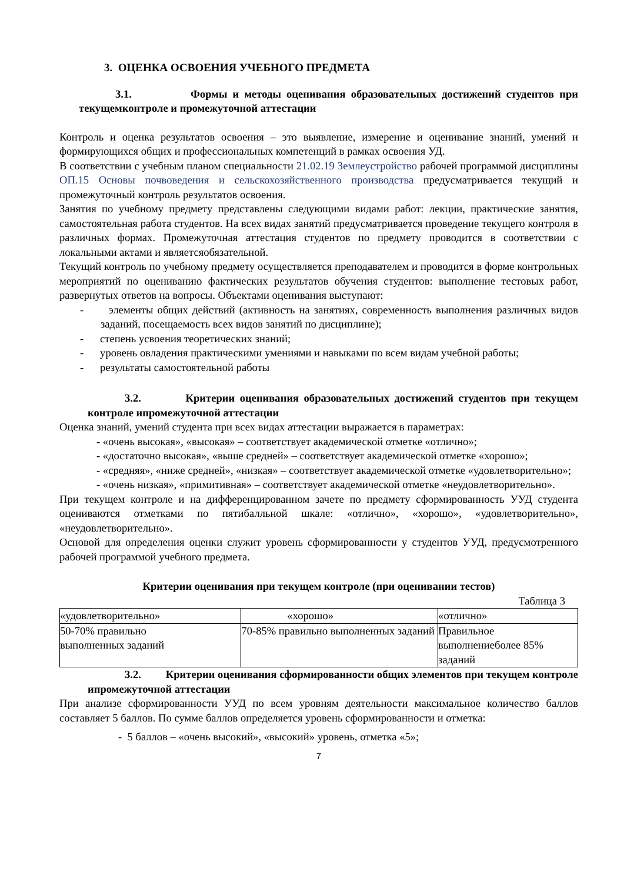3. ОЦЕНКА ОСВОЕНИЯ УЧЕБНОГО ПРЕДМЕТА
3.1. Формы и методы оценивания образовательных достижений студентов при текущемконтроле и промежуточной аттестации
Контроль и оценка результатов освоения – это выявление, измерение и оценивание знаний, умений и формирующихся общих и профессиональных компетенций в рамках освоения УД.
В соответствии с учебным планом специальности 21.02.19 Землеустройство рабочей программой дисциплины ОП.15 Основы почвоведения и сельскохозяйственного производства предусматривается текущий и промежуточный контроль результатов освоения.
Занятия по учебному предмету представлены следующими видами работ: лекции, практические занятия, самостоятельная работа студентов. На всех видах занятий предусматривается проведение текущего контроля в различных формах. Промежуточная аттестация студентов по предмету проводится в соответствии с локальными актами и являетсяобязательной.
Текущий контроль по учебному предмету осуществляется преподавателем и проводится в форме контрольных мероприятий по оцениванию фактических результатов обучения студентов: выполнение тестовых работ, развернутых ответов на вопросы. Объектами оценивания выступают:
- элементы общих действий (активность на занятиях, современность выполнения различных видов заданий, посещаемость всех видов занятий по дисциплине);
- степень усвоения теоретических знаний;
- уровень овладения практическими умениями и навыками по всем видам учебной работы;
- результаты самостоятельной работы
3.2. Критерии оценивания образовательных достижений студентов при текущем контроле ипромежуточной аттестации
Оценка знаний, умений студента при всех видах аттестации выражается в параметрах:
- «очень высокая», «высокая» – соответствует академической отметке «отлично»;
- «достаточно высокая», «выше средней» – соответствует академической отметке «хорошо»;
- «средняя», «ниже средней», «низкая» – соответствует академической отметке «удовлетворительно»;
- «очень низкая», «примитивная» – соответствует академической отметке «неудовлетворительно».
При текущем контроле и на дифференцированном зачете по предмету сформированность УУД студента оцениваются отметками по пятибалльной шкале: «отлично», «хорошо», «удовлетворительно», «неудовлетворительно».
Основой для определения оценки служит уровень сформированности у студентов УУД, предусмотренного рабочей программой учебного предмета.
Критерии оценивания при текущем контроле (при оценивании тестов)
Таблица 3
| «удовлетворительно» | «хорошо» | «отлично» |
| 50-70% правильно выполненных заданий | 70-85% правильно выполненных заданий | Правильное выполнениеболее 85% заданий |
3.2. Критерии оценивания сформированности общих элементов при текущем контроле ипромежуточной аттестации
При анализе сформированности УУД по всем уровням деятельности максимальное количество баллов составляет 5 баллов. По сумме баллов определяется уровень сформированности и отметка:
- 5 баллов – «очень высокий», «высокий» уровень, отметка «5»;
7